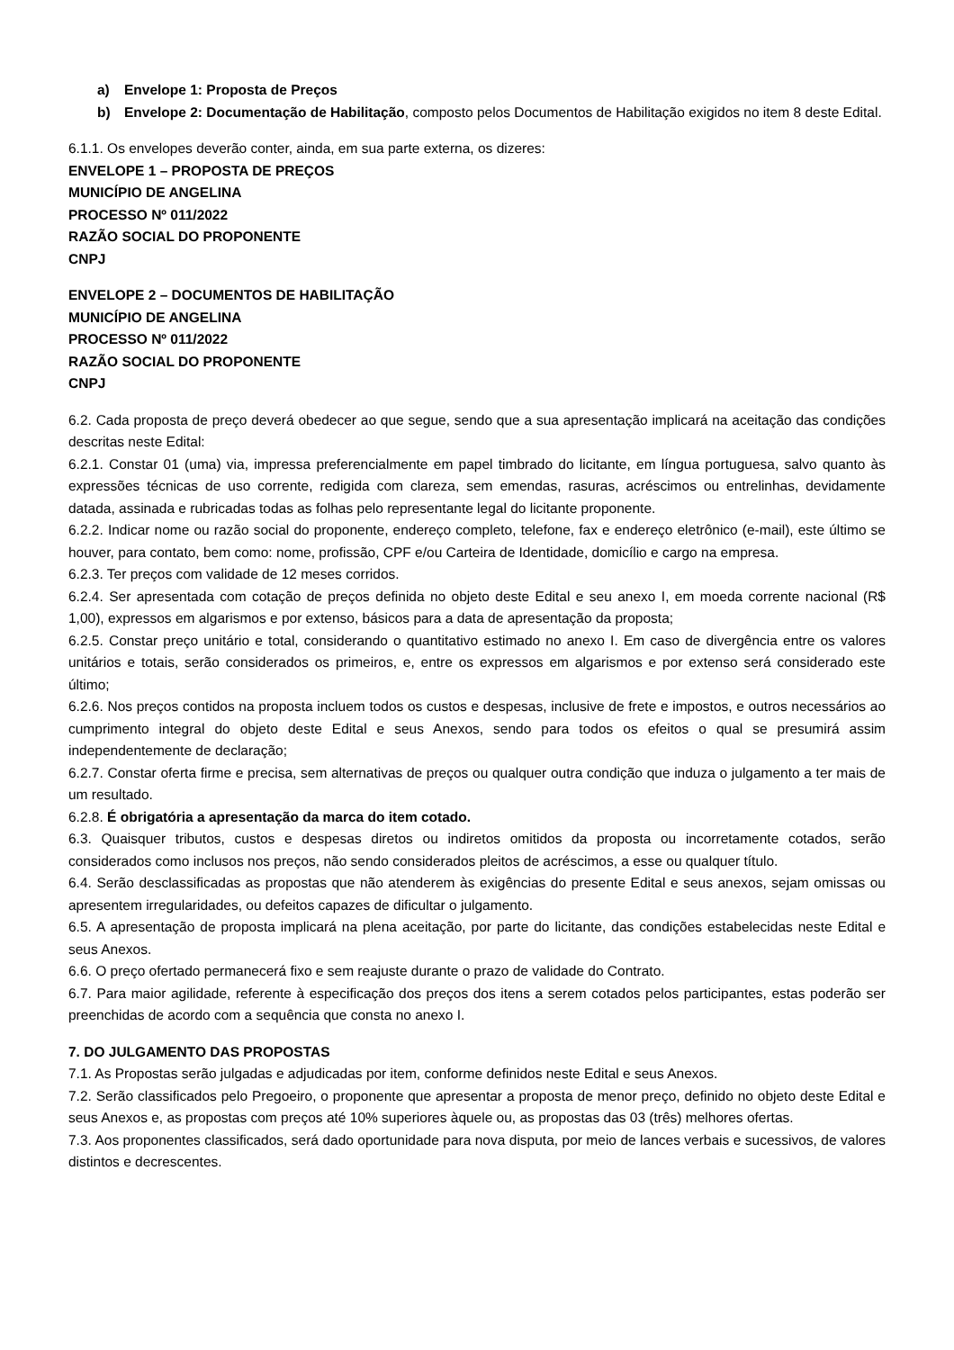a) Envelope 1: Proposta de Preços
b) Envelope 2: Documentação de Habilitação, composto pelos Documentos de Habilitação exigidos no item 8 deste Edital.
6.1.1. Os envelopes deverão conter, ainda, em sua parte externa, os dizeres:
ENVELOPE 1 – PROPOSTA DE PREÇOS
MUNICÍPIO DE ANGELINA
PROCESSO Nº 011/2022
RAZÃO SOCIAL DO PROPONENTE
CNPJ
ENVELOPE 2 – DOCUMENTOS DE HABILITAÇÃO
MUNICÍPIO DE ANGELINA
PROCESSO Nº 011/2022
RAZÃO SOCIAL DO PROPONENTE
CNPJ
6.2. Cada proposta de preço deverá obedecer ao que segue, sendo que a sua apresentação implicará na aceitação das condições descritas neste Edital:
6.2.1. Constar 01 (uma) via, impressa preferencialmente em papel timbrado do licitante, em língua portuguesa, salvo quanto às expressões técnicas de uso corrente, redigida com clareza, sem emendas, rasuras, acréscimos ou entrelinhas, devidamente datada, assinada e rubricadas todas as folhas pelo representante legal do licitante proponente.
6.2.2. Indicar nome ou razão social do proponente, endereço completo, telefone, fax e endereço eletrônico (e-mail), este último se houver, para contato, bem como: nome, profissão, CPF e/ou Carteira de Identidade, domicílio e cargo na empresa.
6.2.3. Ter preços com validade de 12 meses corridos.
6.2.4. Ser apresentada com cotação de preços definida no objeto deste Edital e seu anexo I, em moeda corrente nacional (R$ 1,00), expressos em algarismos e por extenso, básicos para a data de apresentação da proposta;
6.2.5. Constar preço unitário e total, considerando o quantitativo estimado no anexo I. Em caso de divergência entre os valores unitários e totais, serão considerados os primeiros, e, entre os expressos em algarismos e por extenso será considerado este último;
6.2.6. Nos preços contidos na proposta incluem todos os custos e despesas, inclusive de frete e impostos, e outros necessários ao cumprimento integral do objeto deste Edital e seus Anexos, sendo para todos os efeitos o qual se presumirá assim independentemente de declaração;
6.2.7. Constar oferta firme e precisa, sem alternativas de preços ou qualquer outra condição que induza o julgamento a ter mais de um resultado.
6.2.8. É obrigatória a apresentação da marca do item cotado.
6.3. Quaisquer tributos, custos e despesas diretos ou indiretos omitidos da proposta ou incorretamente cotados, serão considerados como inclusos nos preços, não sendo considerados pleitos de acréscimos, a esse ou qualquer título.
6.4. Serão desclassificadas as propostas que não atenderem às exigências do presente Edital e seus anexos, sejam omissas ou apresentem irregularidades, ou defeitos capazes de dificultar o julgamento.
6.5. A apresentação de proposta implicará na plena aceitação, por parte do licitante, das condições estabelecidas neste Edital e seus Anexos.
6.6. O preço ofertado permanecerá fixo e sem reajuste durante o prazo de validade do Contrato.
6.7. Para maior agilidade, referente à especificação dos preços dos itens a serem cotados pelos participantes, estas poderão ser preenchidas de acordo com a sequência que consta no anexo I.
7. DO JULGAMENTO DAS PROPOSTAS
7.1. As Propostas serão julgadas e adjudicadas por item, conforme definidos neste Edital e seus Anexos.
7.2. Serão classificados pelo Pregoeiro, o proponente que apresentar a proposta de menor preço, definido no objeto deste Edital e seus Anexos e, as propostas com preços até 10% superiores àquele ou, as propostas das 03 (três) melhores ofertas.
7.3. Aos proponentes classificados, será dado oportunidade para nova disputa, por meio de lances verbais e sucessivos, de valores distintos e decrescentes.